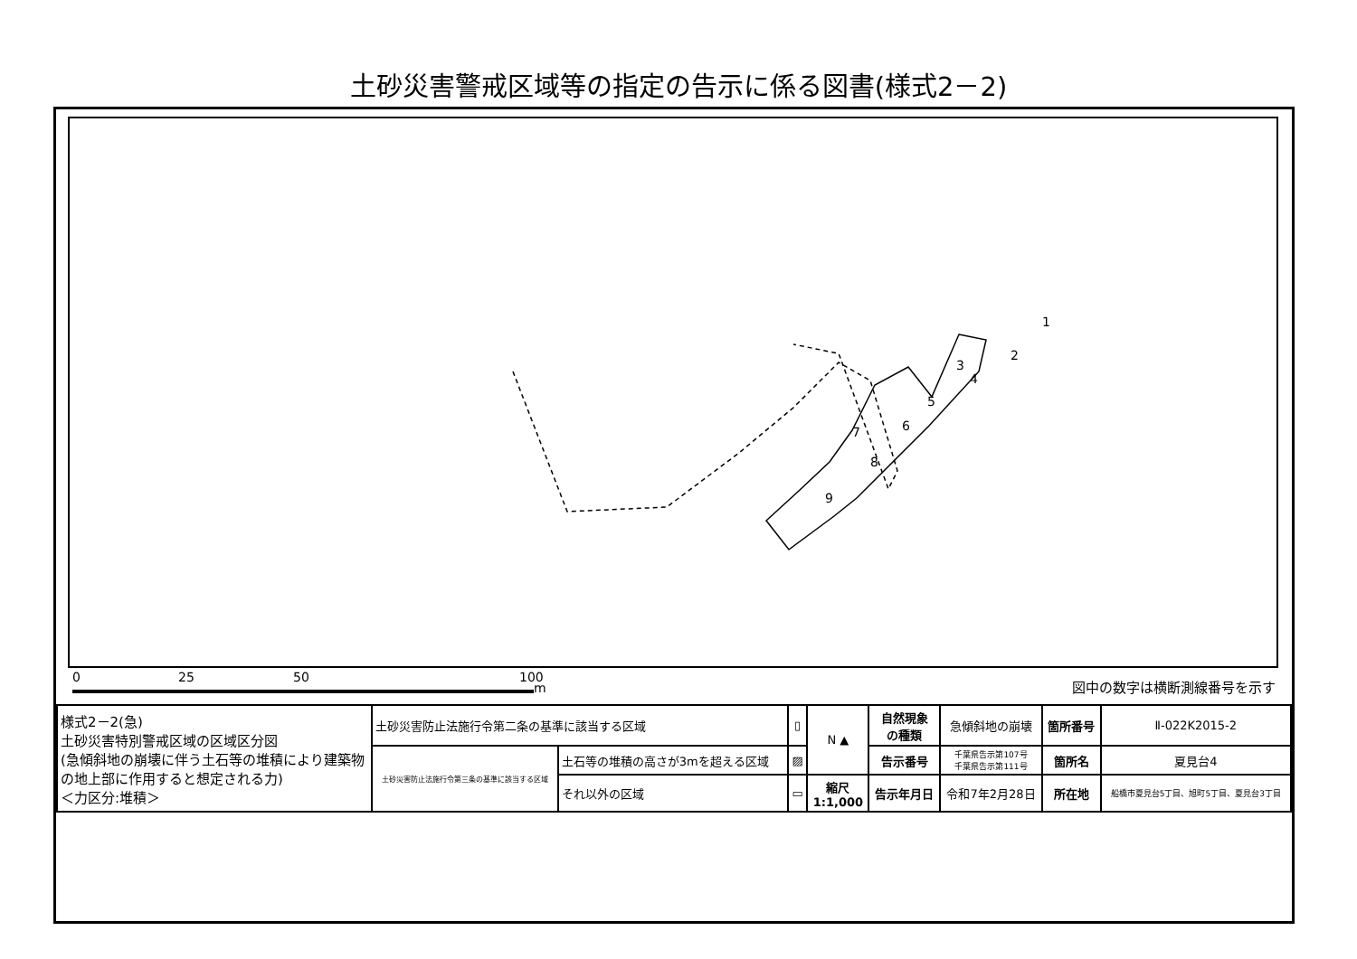土砂災害警戒区域等の指定の告示に係る図書(様式2－2)
1
2
3
4
5
6
7
8
9
0 25 50 100
m 図中の数字は横断測線番号を示す
| 様式2－2(急) 土砂災害特別警戒区域の区域区分図 (急傾斜地の崩壊に伴う土石等の堆積により建築物の地上部に作用すると想定される力) ＜力区分:堆積＞ | 土砂災害防止法施行令第二条の基準に該当する区域 | | ▯ | N ▲ | 自然現象 の種類 | 急傾斜地の崩壊 | 箇所番号 | Ⅱ-022K2015-2 |
| | 土砂災害防止法施行令第三条の基準に該当する区域 | 土石等の堆積の高さが3mを超える区域 | ▨ | | 告示番号 | 千葉県告示第107号 千葉県告示第111号 | 箇所名 | 夏見台4 |
| | | それ以外の区域 | ▭ | 縮尺 1:1,000 | 告示年月日 | 令和7年2月28日 | 所在地 | 船橋市夏見台5丁目、旭町5丁目、夏見台3丁目 |